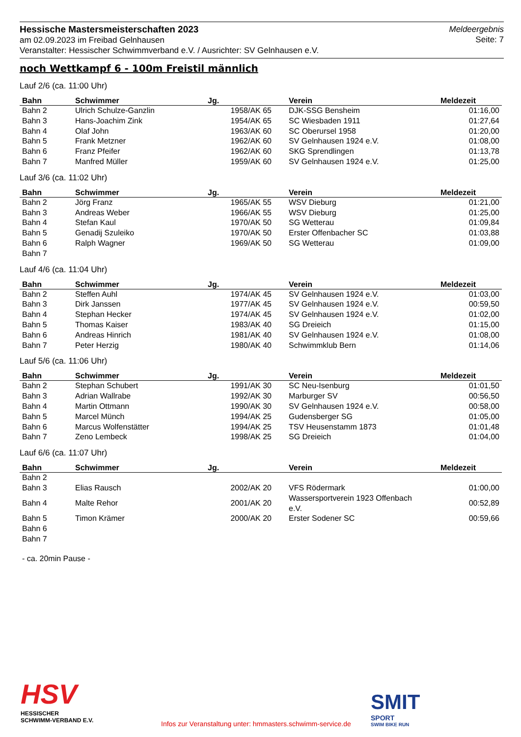Hessische Mastersmeisterschaften 2023
am 02.09.2023 im Freibad Gelnhausen
Veranstalter: Hessischer Schwimmverband e.V. / Ausrichter: SV Gelnhausen e.V.
Meldeergebnis
Seite: 7
noch Wettkampf 6 - 100m Freistil männlich
Lauf 2/6 (ca. 11:00 Uhr)
| Bahn | Schwimmer | Jg. | Verein | Meldezeit |
| --- | --- | --- | --- | --- |
| Bahn 2 | Ulrich Schulze-Ganzlin | 1958/AK 65 | DJK-SSG Bensheim | 01:16,00 |
| Bahn 3 | Hans-Joachim Zink | 1954/AK 65 | SC Wiesbaden 1911 | 01:27,64 |
| Bahn 4 | Olaf John | 1963/AK 60 | SC Oberursel 1958 | 01:20,00 |
| Bahn 5 | Frank Metzner | 1962/AK 60 | SV Gelnhausen 1924 e.V. | 01:08,00 |
| Bahn 6 | Franz Pfeifer | 1962/AK 60 | SKG Sprendlingen | 01:13,78 |
| Bahn 7 | Manfred Müller | 1959/AK 60 | SV Gelnhausen 1924 e.V. | 01:25,00 |
Lauf 3/6 (ca. 11:02 Uhr)
| Bahn | Schwimmer | Jg. | Verein | Meldezeit |
| --- | --- | --- | --- | --- |
| Bahn 2 | Jörg Franz | 1965/AK 55 | WSV Dieburg | 01:21,00 |
| Bahn 3 | Andreas Weber | 1966/AK 55 | WSV Dieburg | 01:25,00 |
| Bahn 4 | Stefan Kaul | 1970/AK 50 | SG Wetterau | 01:09,84 |
| Bahn 5 | Genadij Szuleiko | 1970/AK 50 | Erster Offenbacher SC | 01:03,88 |
| Bahn 6 | Ralph Wagner | 1969/AK 50 | SG Wetterau | 01:09,00 |
| Bahn 7 | | | | |
Lauf 4/6 (ca. 11:04 Uhr)
| Bahn | Schwimmer | Jg. | Verein | Meldezeit |
| --- | --- | --- | --- | --- |
| Bahn 2 | Steffen Auhl | 1974/AK 45 | SV Gelnhausen 1924 e.V. | 01:03,00 |
| Bahn 3 | Dirk Janssen | 1977/AK 45 | SV Gelnhausen 1924 e.V. | 00:59,50 |
| Bahn 4 | Stephan Hecker | 1974/AK 45 | SV Gelnhausen 1924 e.V. | 01:02,00 |
| Bahn 5 | Thomas Kaiser | 1983/AK 40 | SG Dreieich | 01:15,00 |
| Bahn 6 | Andreas Hinrich | 1981/AK 40 | SV Gelnhausen 1924 e.V. | 01:08,00 |
| Bahn 7 | Peter Herzig | 1980/AK 40 | Schwimmklub Bern | 01:14,06 |
Lauf 5/6 (ca. 11:06 Uhr)
| Bahn | Schwimmer | Jg. | Verein | Meldezeit |
| --- | --- | --- | --- | --- |
| Bahn 2 | Stephan Schubert | 1991/AK 30 | SC Neu-Isenburg | 01:01,50 |
| Bahn 3 | Adrian Wallrabe | 1992/AK 30 | Marburger SV | 00:56,50 |
| Bahn 4 | Martin Ottmann | 1990/AK 30 | SV Gelnhausen 1924 e.V. | 00:58,00 |
| Bahn 5 | Marcel Münch | 1994/AK 25 | Gudensberger SG | 01:05,00 |
| Bahn 6 | Marcus Wolfenstätter | 1994/AK 25 | TSV Heusenstamm 1873 | 01:01,48 |
| Bahn 7 | Zeno Lembeck | 1998/AK 25 | SG Dreieich | 01:04,00 |
Lauf 6/6 (ca. 11:07 Uhr)
| Bahn | Schwimmer | Jg. | Verein | Meldezeit |
| --- | --- | --- | --- | --- |
| Bahn 2 | | | | |
| Bahn 3 | Elias Rausch | 2002/AK 20 | VFS Rödermark | 01:00,00 |
| Bahn 4 | Malte Rehor | 2001/AK 20 | Wassersportverein 1923 Offenbach e.V. | 00:52,89 |
| Bahn 5 | Timon Krämer | 2000/AK 20 | Erster Sodener SC | 00:59,66 |
| Bahn 6 | | | | |
| Bahn 7 | | | | |
- ca. 20min Pause -
HSV
HESSISCHER
SCHWIMM-VERBAND E.V.
Infos zur Veranstaltung unter: hmmasters.schwimm-service.de
SMIT
SPORT
SWIM BIKE RUN